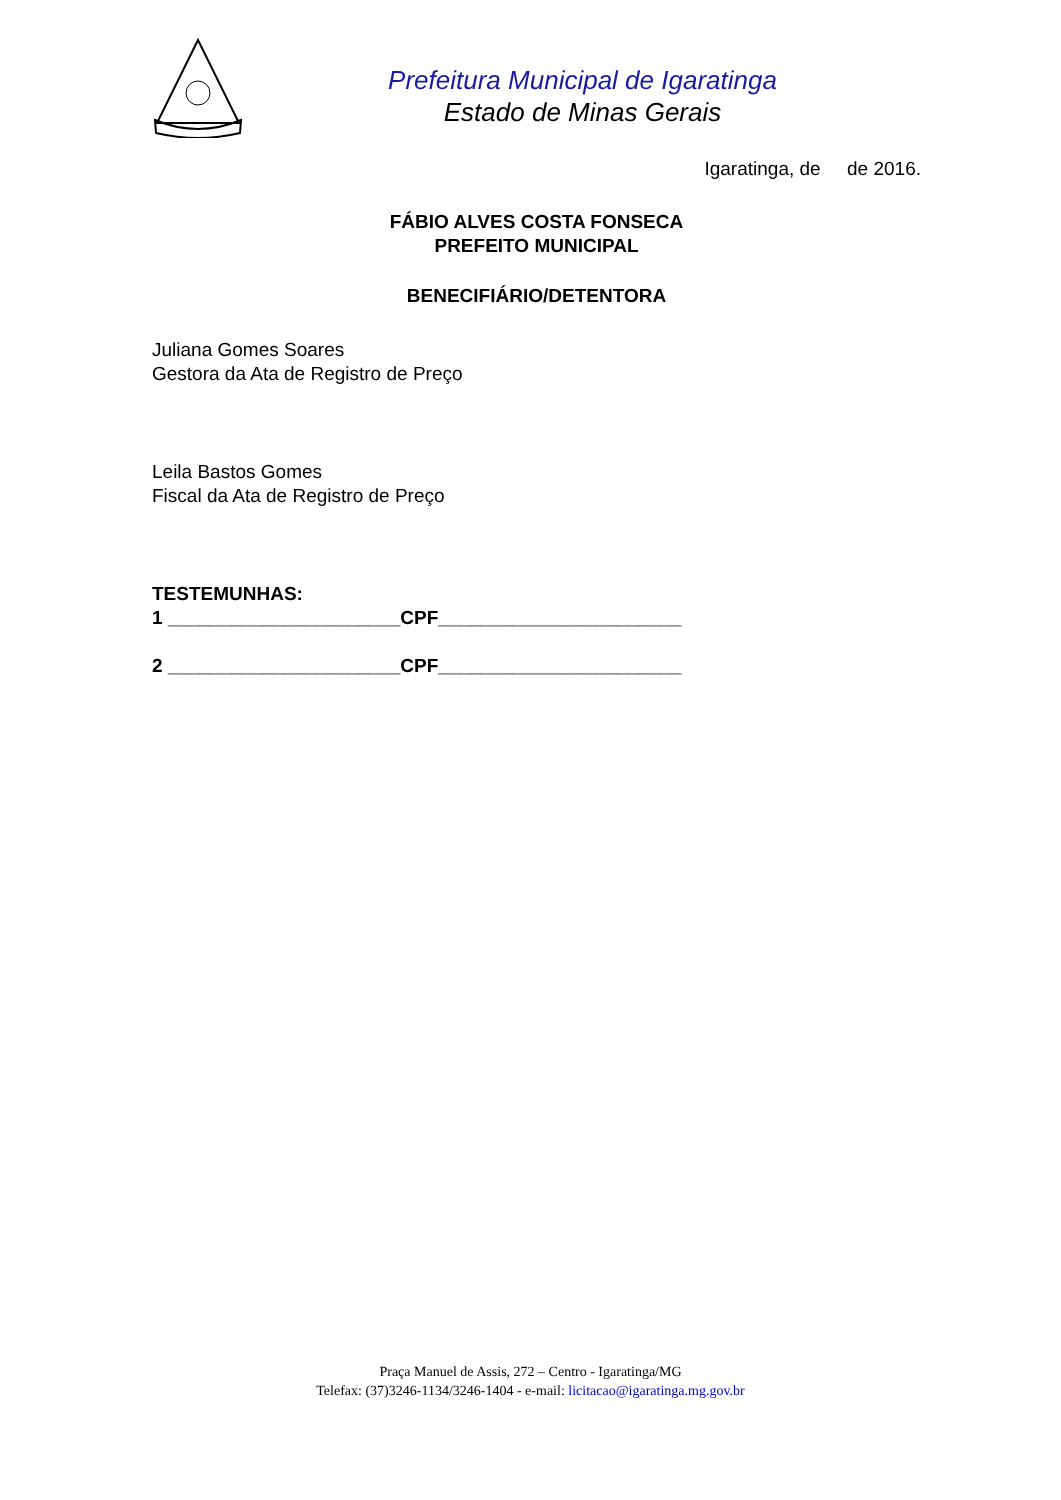Prefeitura Municipal de Igaratinga
Estado de Minas Gerais
Igaratinga, de de 2016.
FÁBIO ALVES COSTA FONSECA
PREFEITO MUNICIPAL
BENECIFIÁRIO/DETENTORA
Juliana Gomes Soares
Gestora da Ata de Registro de Preço
Leila Bastos Gomes
Fiscal da Ata de Registro de Preço
TESTEMUNHAS:
1 ______________________CPF_______________________
2 ______________________CPF_______________________
Praça Manuel de Assis, 272 – Centro - Igaratinga/MG
Telefax: (37)3246-1134/3246-1404 - e-mail: licitacao@igaratinga.mg.gov.br